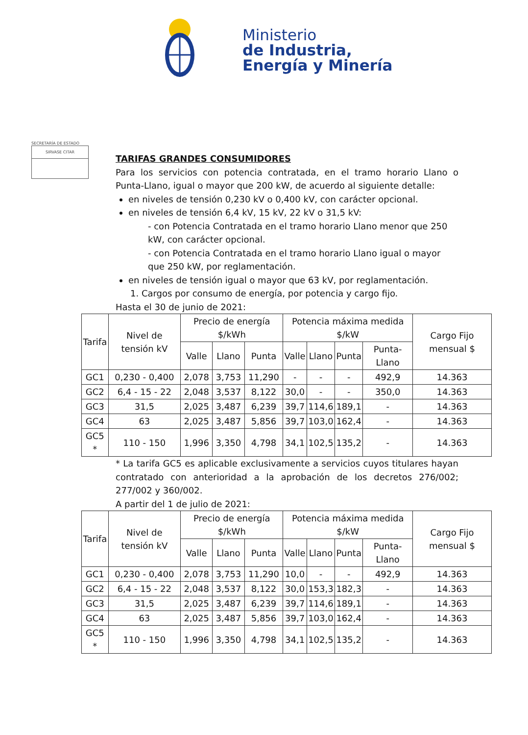Ministerio
de Industria,
Energía y Minería
SECRETARÍA DE ESTADO
SIRVASE CITAR
TARIFAS GRANDES CONSUMIDORES
Para los servicios con potencia contratada, en el tramo horario Llano o Punta-Llano, igual o mayor que 200 kW, de acuerdo al siguiente detalle:
en niveles de tensión 0,230 kV o 0,400 kV, con carácter opcional.
en niveles de tensión 6,4 kV, 15 kV, 22 kV o 31,5 kV:
- con Potencia Contratada en el tramo horario Llano menor que 250 kW, con carácter opcional.
- con Potencia Contratada en el tramo horario Llano igual o mayor que 250 kW, por reglamentación.
en niveles de tensión igual o mayor que 63 kV, por reglamentación.
1. Cargos por consumo de energía, por potencia y cargo fijo.
Hasta el 30 de junio de 2021:
| Tarifa | Nivel de tensión kV | Precio de energía $/kWh | | | Potencia máxima medida $/kW | | | | Cargo Fijo mensual $ |
| --- | --- | --- | --- | --- | --- | --- | --- | --- | --- |
| | | Valle | Llano | Punta | Valle | Llano | Punta | Punta-Llano | |
| GC1 | 0,230 - 0,400 | 2,078 | 3,753 | 11,290 | - | - | - | 492,9 | 14.363 |
| GC2 | 6,4 - 15 - 22 | 2,048 | 3,537 | 8,122 | 30,0 | - | - | 350,0 | 14.363 |
| GC3 | 31,5 | 2,025 | 3,487 | 6,239 | 39,7 | 114,6 | 189,1 | - | 14.363 |
| GC4 | 63 | 2,025 | 3,487 | 5,856 | 39,7 | 103,0 | 162,4 | - | 14.363 |
| GC5 * | 110 - 150 | 1,996 | 3,350 | 4,798 | 34,1 | 102,5 | 135,2 | - | 14.363 |
* La tarifa GC5 es aplicable exclusivamente a servicios cuyos titulares hayan contratado con anterioridad a la aprobación de los decretos 276/002; 277/002 y 360/002.
A partir del 1 de julio de 2021:
| Tarifa | Nivel de tensión kV | Precio de energía $/kWh | | | Potencia máxima medida $/kW | | | | Cargo Fijo mensual $ |
| --- | --- | --- | --- | --- | --- | --- | --- | --- | --- |
| | | Valle | Llano | Punta | Valle | Llano | Punta | Punta-Llano | |
| GC1 | 0,230 - 0,400 | 2,078 | 3,753 | 11,290 | 10,0 | - | - | 492,9 | 14.363 |
| GC2 | 6,4 - 15 - 22 | 2,048 | 3,537 | 8,122 | 30,0 | 153,3 | 182,3 | - | 14.363 |
| GC3 | 31,5 | 2,025 | 3,487 | 6,239 | 39,7 | 114,6 | 189,1 | - | 14.363 |
| GC4 | 63 | 2,025 | 3,487 | 5,856 | 39,7 | 103,0 | 162,4 | - | 14.363 |
| GC5 * | 110 - 150 | 1,996 | 3,350 | 4,798 | 34,1 | 102,5 | 135,2 | - | 14.363 |